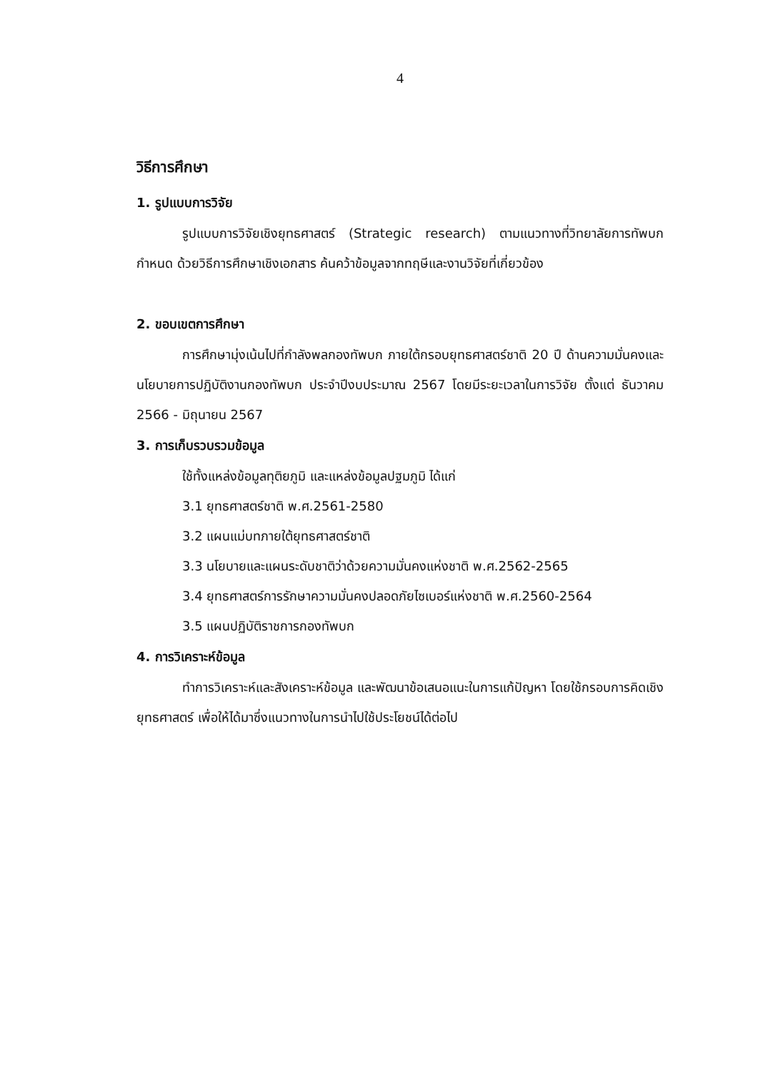4
วิธีการศึกษา
1. รูปแบบการวิจัย
รูปแบบการวิจัยเชิงยุทธศาสตร์ (Strategic research) ตามแนวทางที่วิทยาลัยการทัพบกกำหนด ด้วยวิธีการศึกษาเชิงเอกสาร ค้นคว้าข้อมูลจากทฤษีและงานวิจัยที่เกี่ยวข้อง
2. ขอบเขตการศึกษา
การศึกษามุ่งเน้นไปที่กำลังพลกองทัพบก ภายใต้กรอบยุทธศาสตร์ชาติ 20 ปี ด้านความมั่นคงและนโยบายการปฏิบัติงานกองทัพบก ประจำปีงบประมาณ 2567 โดยมีระยะเวลาในการวิจัย ตั้งแต่ ธันวาคม 2566 - มิถุนายน 2567
3. การเก็บรวบรวมข้อมูล
ใช้ทั้งแหล่งข้อมูลทุติยภูมิ และแหล่งข้อมูลปฐมภูมิ ได้แก่
3.1 ยุทธศาสตร์ชาติ พ.ศ.2561-2580
3.2 แผนแม่บทภายใต้ยุทธศาสตร์ชาติ
3.3 นโยบายและแผนระดับชาติว่าด้วยความมั่นคงแห่งชาติ พ.ศ.2562-2565
3.4 ยุทธศาสตร์การรักษาความมั่นคงปลอดภัยไซเบอร์แห่งชาติ พ.ศ.2560-2564
3.5 แผนปฏิบัติราชการกองทัพบก
4. การวิเคราะห์ข้อมูล
ทำการวิเคราะห์และสังเคราะห์ข้อมูล และพัฒนาข้อเสนอแนะในการแก้ปัญหา โดยใช้กรอบการคิดเชิงยุทธศาสตร์ เพื่อให้ได้มาซึ่งแนวทางในการนำไปใช้ประโยชน์ได้ต่อไป